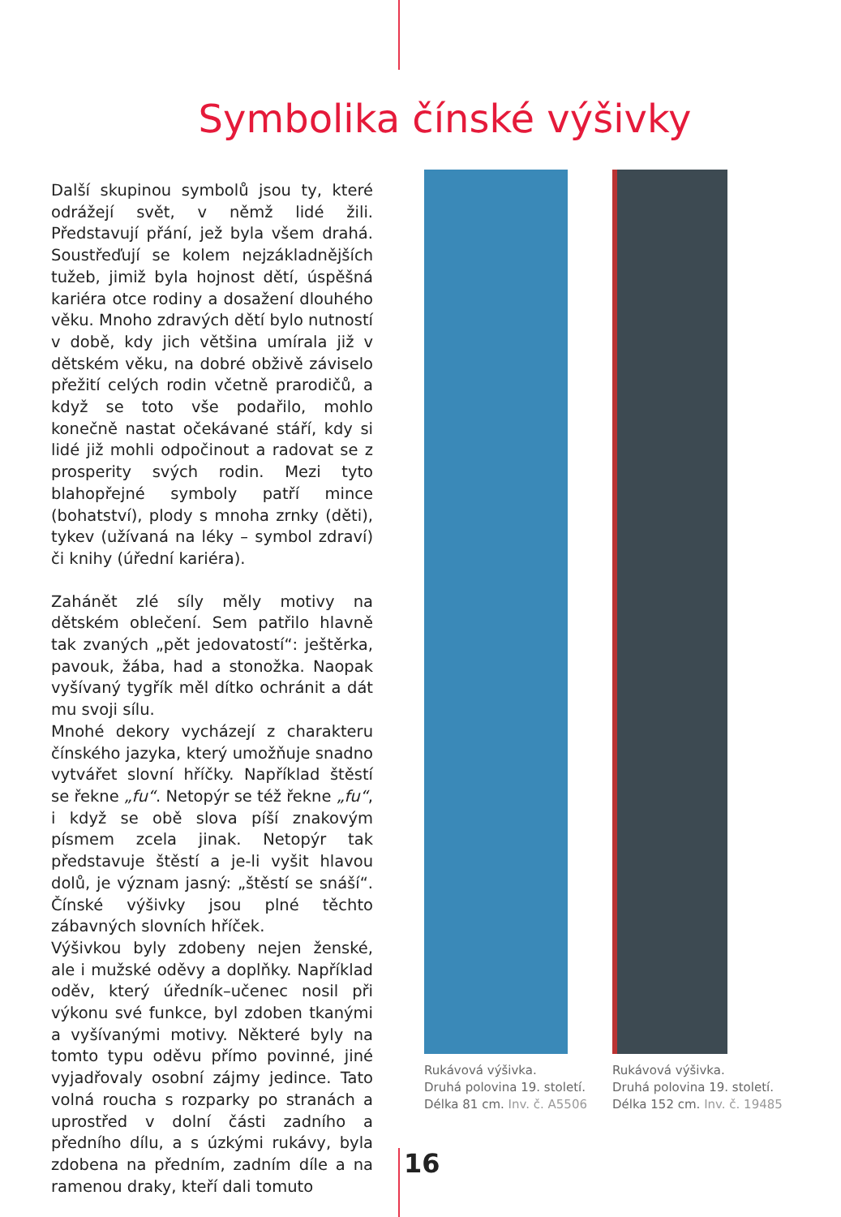Symbolika čínské výšivky
Další skupinou symbolů jsou ty, které odrážejí svět, v němž lidé žili. Představují přání, jež byla všem drahá. Soustřeďují se kolem nejzákladnějších tužeb, jimiž byla hojnost dětí, úspěšná kariéra otce rodiny a dosažení dlouhého věku. Mnoho zdravých dětí bylo nutností v době, kdy jich většina umírala již v dětském věku, na dobré obživě záviselo přežití celých rodin včetně prarodičů, a když se toto vše podařilo, mohlo konečně nastat očekávané stáří, kdy si lidé již mohli odpočinout a radovat se z prosperity svých rodin. Mezi tyto blahopřejné symboly patří mince (bohatství), plody s mnoha zrnky (děti), tykev (užívaná na léky – symbol zdraví) či knihy (úřední kariéra).
Zahánět zlé síly měly motivy na dětském oblečení. Sem patřilo hlavně tak zvaných „pět jedovatostí“: ještěrka, pavouk, žába, had a stonožka. Naopak vyšívaný tygřík měl dítko ochránit a dát mu svoji sílu.
Mnohé dekory vycházejí z charakteru čínského jazyka, který umožňuje snadno vytvářet slovní hříčky. Například štěstí se řekne „fu“. Netopýr se též řekne „fu“, i když se obě slova píší znakovým písmem zcela jinak. Netopýr tak představuje štěstí a je-li vyšit hlavou dolů, je význam jasný: „štěstí se snáší“. Čínské výšivky jsou plné těchto zábavných slovních hříček.
Výšivkou byly zdobeny nejen ženské, ale i mužské oděvy a doplňky. Například oděv, který úředník–učenec nosil při výkonu své funkce, byl zdoben tkanými a vyšívanými motivy. Některé byly na tomto typu oděvu přímo povinné, jiné vyjadřovaly osobní zájmy jedince. Tato volná roucha s rozparky po stranách a uprostřed v dolní části zadního a předního dílu, a s úzkými rukávy, byla zdobena na předním, zadním díle a na ramenou draky, kteří dali tomuto
Rukávová výšivka.
Druhá polovina 19. století.
Délka 81 cm. Inv. č. A5506
Rukávová výšivka.
Druhá polovina 19. století.
Délka 152 cm. Inv. č. 19485
16